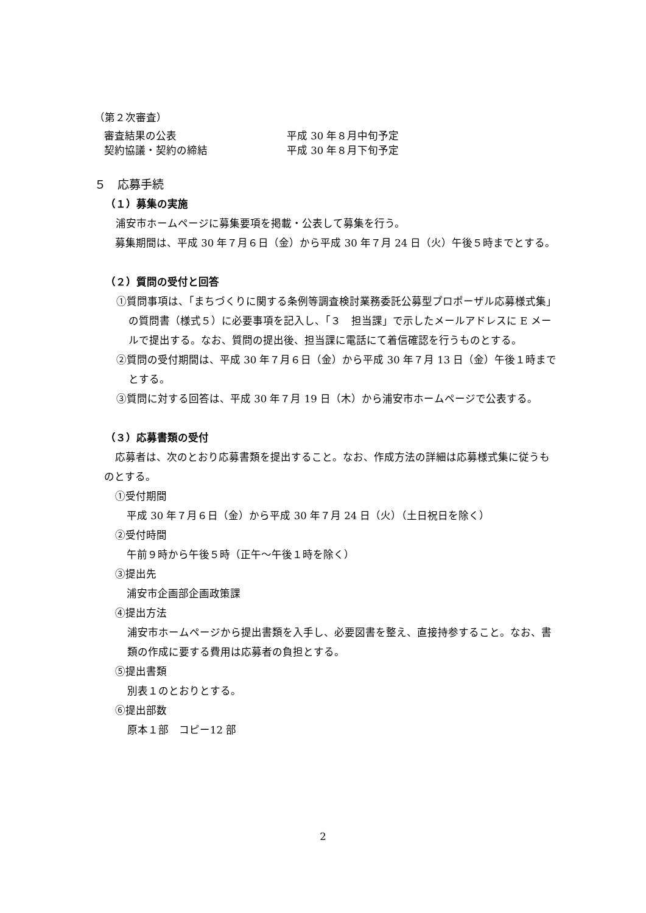（第２次審査）
審査結果の公表 平成 30 年８月中旬予定
契約協議・契約の締結 平成 30 年８月下旬予定
５　応募手続
（１）募集の実施
　浦安市ホームページに募集要項を掲載・公表して募集を行う。
募集期間は、平成 30 年７月６日（金）から平成 30 年７月 24 日（火）午後５時までとする。
（２）質問の受付と回答
①質問事項は、「まちづくりに関する条例等調査検討業務委託公募型プロポーザル応募様式集」の質問書（様式５）に必要事項を記入し、「３　担当課」で示したメールアドレスに E メールで提出する。なお、質問の提出後、担当課に電話にて着信確認を行うものとする。
②質問の受付期間は、平成 30 年７月６日（金）から平成 30 年７月 13 日（金）午後１時までとする。
③質問に対する回答は、平成 30 年７月 19 日（木）から浦安市ホームページで公表する。
（３）応募書類の受付
応募者は、次のとおり応募書類を提出すること。なお、作成方法の詳細は応募様式集に従うものとする。
①受付期間
　平成 30 年７月６日（金）から平成 30 年７月 24 日（火）（土日祝日を除く）
②受付時間
　午前９時から午後５時（正午～午後１時を除く）
③提出先
　浦安市企画部企画政策課
④提出方法
浦安市ホームページから提出書類を入手し、必要図書を整え、直接持参すること。なお、書類の作成に要する費用は応募者の負担とする。
⑤提出書類
別表１のとおりとする。
⑥提出部数
原本１部　コピー12 部
2